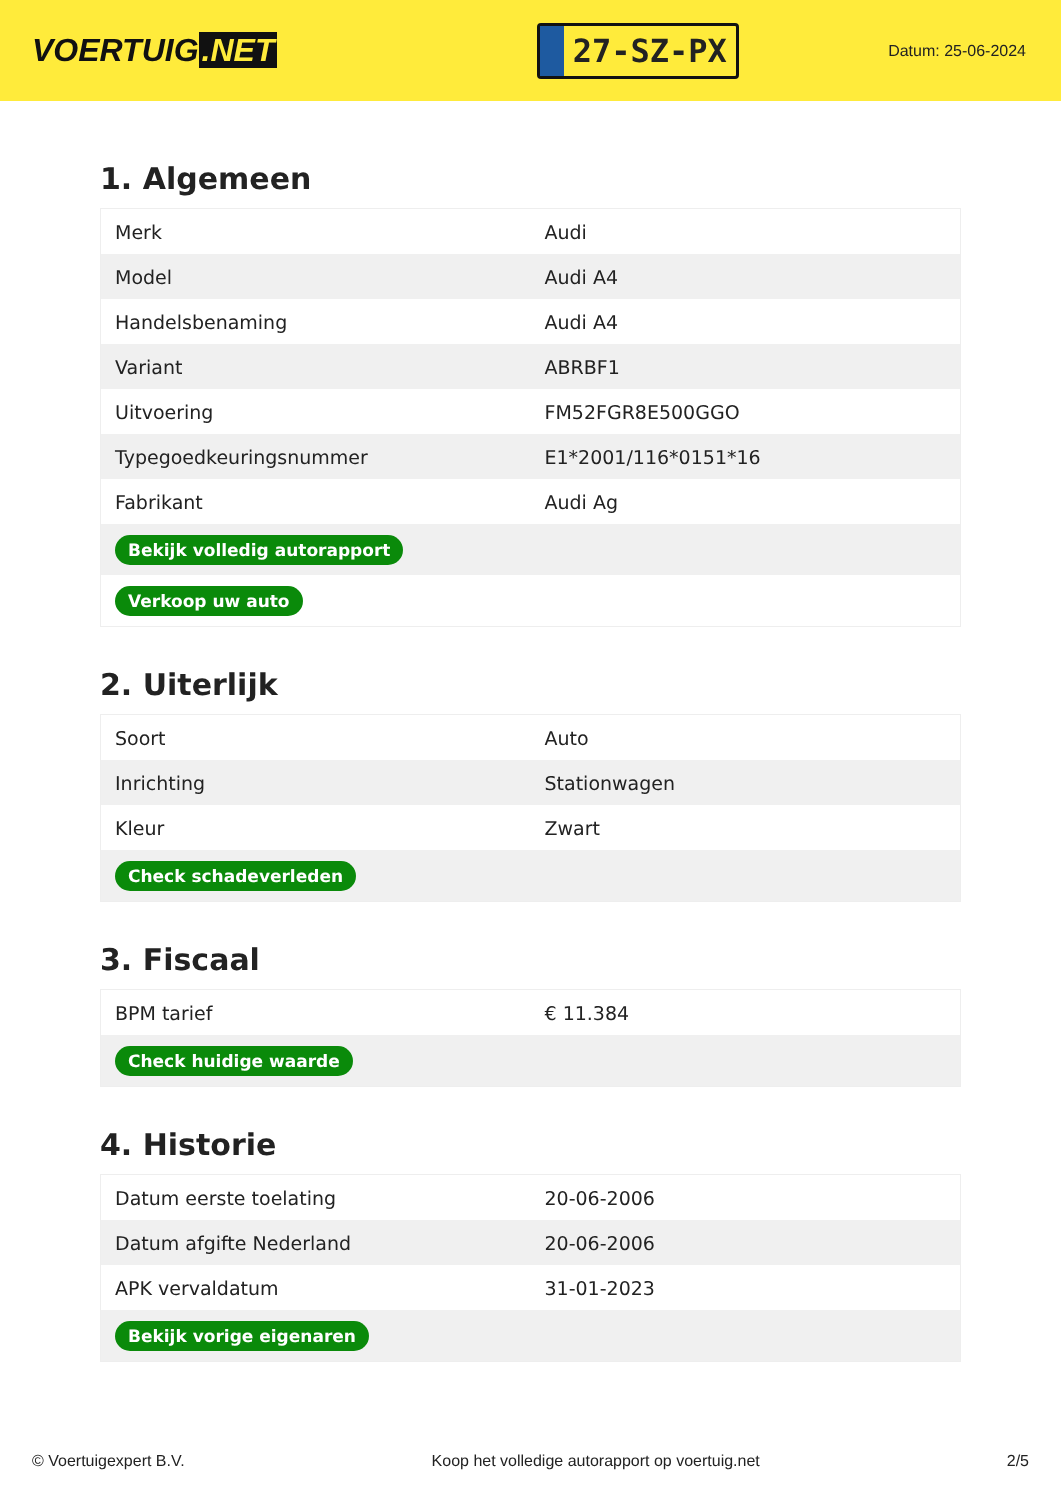VOERTUIG.NET
27-SZ-PX
Datum: 25-06-2024
1. Algemeen
| Merk | Audi |
| Model | Audi A4 |
| Handelsbenaming | Audi A4 |
| Variant | ABRBF1 |
| Uitvoering | FM52FGR8E500GGO |
| Typegoedkeuringsnummer | E1*2001/116*0151*16 |
| Fabrikant | Audi Ag |
| Bekijk volledig autorapport | |
| Verkoop uw auto | |
2. Uiterlijk
| Soort | Auto |
| Inrichting | Stationwagen |
| Kleur | Zwart |
| Check schadeverleden | |
3. Fiscaal
| BPM tarief | € 11.384 |
| Check huidige waarde | |
4. Historie
| Datum eerste toelating | 20-06-2006 |
| Datum afgifte Nederland | 20-06-2006 |
| APK vervaldatum | 31-01-2023 |
| Bekijk vorige eigenaren | |
© Voertuigexpert B.V. Koop het volledige autorapport op voertuig.net 2/5